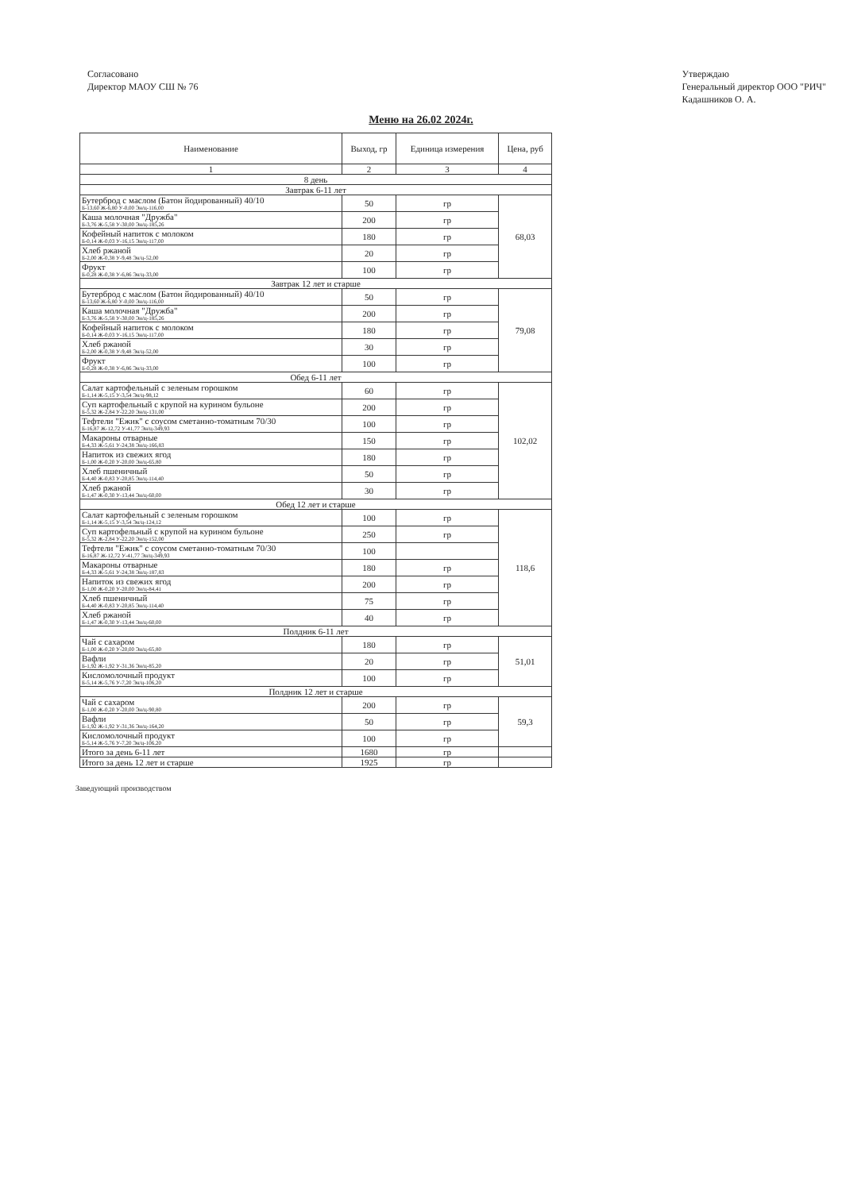Согласовано
Директор МАОУ СШ № 76
Утверждаю
Генеральный директор ООО "РИЧ"
Кадашников О. А.
Меню на 26.02 2024г.
| Наименование | Выход, гр | Единица измерения | Цена, руб |
| --- | --- | --- | --- |
| 1 | 2 | 3 | 4 |
| 8 день | | | |
| Завтрак 6-11 лет | | | |
| Бутерброд с маслом (Батон йодированный) 40/10 Б-13,60 Ж-6,80 У-0,00 Эн/ц-116,00 | 50 | гр | 68,03 |
| Каша молочная "Дружба" Б-3,76 Ж-5,58 У-30,00 Эн/ц-185,26 | 200 | гр | |
| Кофейный напиток с молоком Б-0,14 Ж-0,03 У-16,15 Эн/ц-117,00 | 180 | гр | |
| Хлеб ржаной Б-2,00 Ж-0,38 У-9,48 Эн/ц-52,00 | 20 | гр | |
| Фрукт Б-0,28 Ж-0,38 У-6,86 Эн/ц-33,00 | 100 | гр | |
| Завтрак 12 лет и старше | | | |
| Бутерброд с маслом (Батон йодированный) 40/10 Б-13,60 Ж-6,80 У-0,00 Эн/ц-116,00 | 50 | гр | 79,08 |
| Каша молочная "Дружба" Б-3,76 Ж-5,58 У-30,00 Эн/ц-185,26 | 200 | гр | |
| Кофейный напиток с молоком Б-0,14 Ж-0,03 У-16,15 Эн/ц-117,00 | 180 | гр | |
| Хлеб ржаной Б-2,00 Ж-0,38 У-9,48 Эн/ц-52,00 | 30 | гр | |
| Фрукт Б-0,28 Ж-0,38 У-6,86 Эн/ц-33,00 | 100 | гр | |
| Обед 6-11 лет | | | |
| Салат картофельный с зеленым горошком Б-1,14 Ж-5,15 У-3,54 Эн/ц-98,12 | 60 | гр | 102,02 |
| Суп картофельный с крупой на курином бульоне Б-5,32 Ж-2,84 У-22,20 Эн/ц-131,00 | 200 | гр | |
| Тефтели "Ежик" с соусом сметанно-томатным 70/30 Б-16,87 Ж-12,72 У-41,77 Эн/ц-349,93 | 100 | гр | |
| Макароны отварные Б-4,33 Ж-5,61 У-24,38 Эн/ц-166,83 | 150 | гр | |
| Напиток из свежих ягод Б-1,00 Ж-0,20 У-20,00 Эн/ц-65,80 | 180 | гр | |
| Хлеб пшеничный Б-4,40 Ж-0,83 У-20,85 Эн/ц-114,40 | 50 | гр | |
| Хлеб ржаной Б-1,47 Ж-0,30 У-13,44 Эн/ц-60,00 | 30 | гр | |
| Обед 12 лет и старше | | | |
| Салат картофельный с зеленым горошком Б-1,14 Ж-5,15 У-3,54 Эн/ц-124,12 | 100 | гр | 118,6 |
| Суп картофельный с крупой на курином бульоне Б-5,32 Ж-2,84 У-22,20 Эн/ц-152,00 | 250 | гр | |
| Тефтели "Ежик" с соусом сметанно-томатным 70/30 Б-16,87 Ж-12,72 У-41,77 Эн/ц-349,93 | 100 | | |
| Макароны отварные Б-4,33 Ж-5,61 У-24,38 Эн/ц-187,83 | 180 | гр | |
| Напиток из свежих ягод Б-1,00 Ж-0,20 У-20,00 Эн/ц-84,41 | 200 | гр | |
| Хлеб пшеничный Б-4,40 Ж-0,83 У-20,85 Эн/ц-114,40 | 75 | гр | |
| Хлеб ржаной Б-1,47 Ж-0,30 У-13,44 Эн/ц-60,00 | 40 | гр | |
| Полдник 6-11 лет | | | |
| Чай с сахаром Б-1,00 Ж-0,20 У-20,00 Эн/ц-65,80 | 180 | гр | 51,01 |
| Вафли Б-1,92 Ж-1,92 У-31,36 Эн/ц-85,20 | 20 | гр | |
| Кисломолочный продукт Б-5,14 Ж-5,76 У-7,20 Эн/ц-106,20 | 100 | гр | |
| Полдник 12 лет и старше | | | |
| Чай с сахаром Б-1,00 Ж-0,20 У-20,00 Эн/ц-90,80 | 200 | гр | 59,3 |
| Вафли Б-1,92 Ж-1,92 У-31,36 Эн/ц-164,20 | 50 | гр | |
| Кисломолочный продукт Б-5,14 Ж-5,76 У-7,20 Эн/ц-106,20 | 100 | гр | |
| Итого за день 6-11 лет | 1680 | гр | |
| Итого за день 12 лет и старше | 1925 | гр | |
Заведующий производством